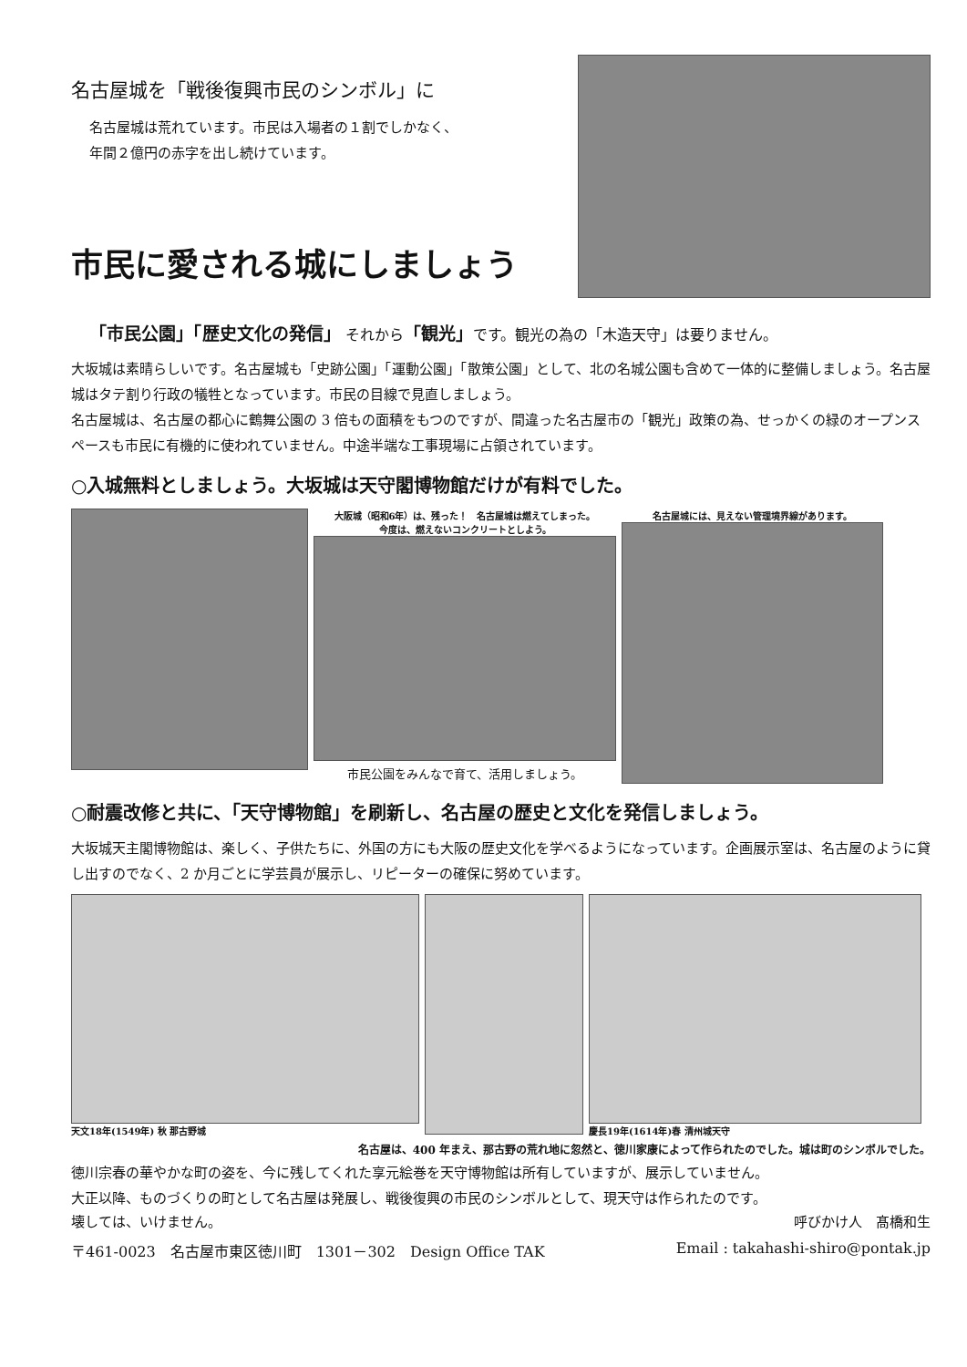名古屋城を「戦後復興市民のシンボル」に
名古屋城は荒れています。市民は入場者の１割でしかなく、
年間２億円の赤字を出し続けています。
市民に愛される城にしましょう
「市民公園」「歴史文化の発信」 それから「観光」です。観光の為の「木造天守」は要りません。
大坂城は素晴らしいです。名古屋城も「史跡公園」「運動公園」「散策公園」として、北の名城公園も含めて一体的に整備しましょう。名古屋城はタテ割り行政の犠牲となっています。市民の目線で見直しましょう。
名古屋城は、名古屋の都心に鶴舞公園の 3 倍もの面積をもつのですが、間違った名古屋市の「観光」政策の為、せっかくの緑のオープンスペースも市民に有機的に使われていません。中途半端な工事現場に占領されています。
○入城無料としましょう。大坂城は天守閣博物館だけが有料でした。
大阪城（昭和6年）は、残った！　名古屋城は燃えてしまった。
今度は、燃えないコンクリートとしよう。
市民公園をみんなで育て、活用しましょう。
名古屋城には、見えない管理境界線があります。
○耐震改修と共に、「天守博物館」を刷新し、名古屋の歴史と文化を発信しましょう。
大坂城天主閣博物館は、楽しく、子供たちに、外国の方にも大阪の歴史文化を学べるようになっています。企画展示室は、名古屋のように貸し出すのでなく、2 か月ごとに学芸員が展示し、リピーターの確保に努めています。
天文18年(1549年) 秋 那古野城 慶長19年(1614年)春 清州城天守
名古屋は、400 年まえ、那古野の荒れ地に忽然と、徳川家康によって作られたのでした。城は町のシンボルでした。
徳川宗春の華やかな町の姿を、今に残してくれた享元絵巻を天守博物館は所有していますが、展示していません。
大正以降、ものづくりの町として名古屋は発展し、戦後復興の市民のシンボルとして、現天守は作られたのです。
壊しては、いけません。 呼びかけ人　髙橋和生
〒461-0023　名古屋市東区徳川町　1301－302　Design Office TAK Email : takahashi-shiro@pontak.jp